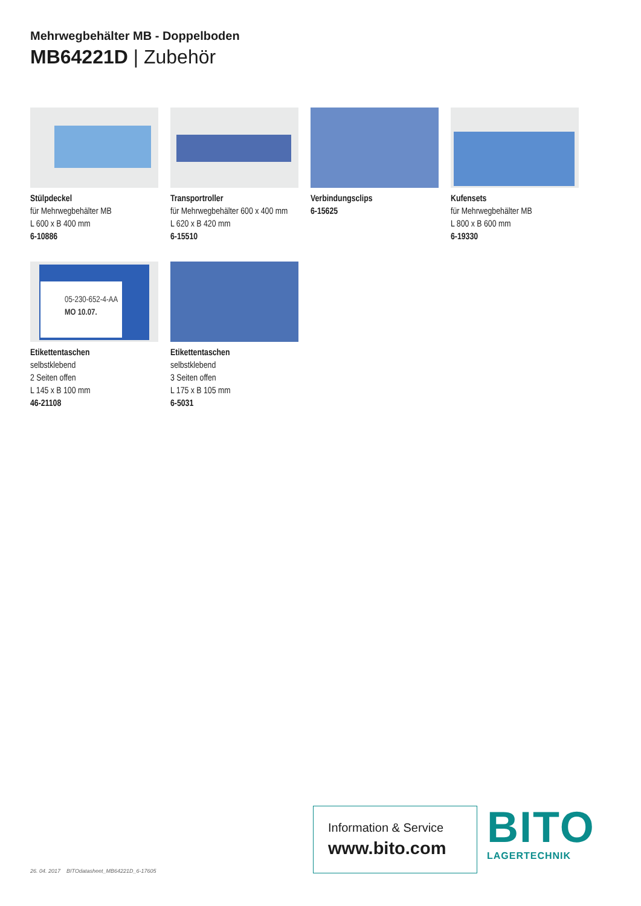Mehrwegbehälter MB - Doppelboden
MB64221D | Zubehör
Stülpdeckel
für Mehrwegbehälter MB
L 600 x B 400 mm
6-10886
Transportroller
für Mehrwegbehälter 600 x 400 mm
L 620 x B 420 mm
6-15510
Verbindungsclips
6-15625
Kufensets
für Mehrwegbehälter MB
L 800 x B 600 mm
6-19330
05-230-652-4-AA
MO 10.07.
Etikettentaschen
selbstklebend
2 Seiten offen
L 145 x B 100 mm
46-21108
Etikettentaschen
selbstklebend
3 Seiten offen
L 175 x B 105 mm
6-5031
26. 04. 2017 BITOdatasheet_MB64221D_6-17605
Information & Service
www.bito.com
BITO
LAGERTECHNIK